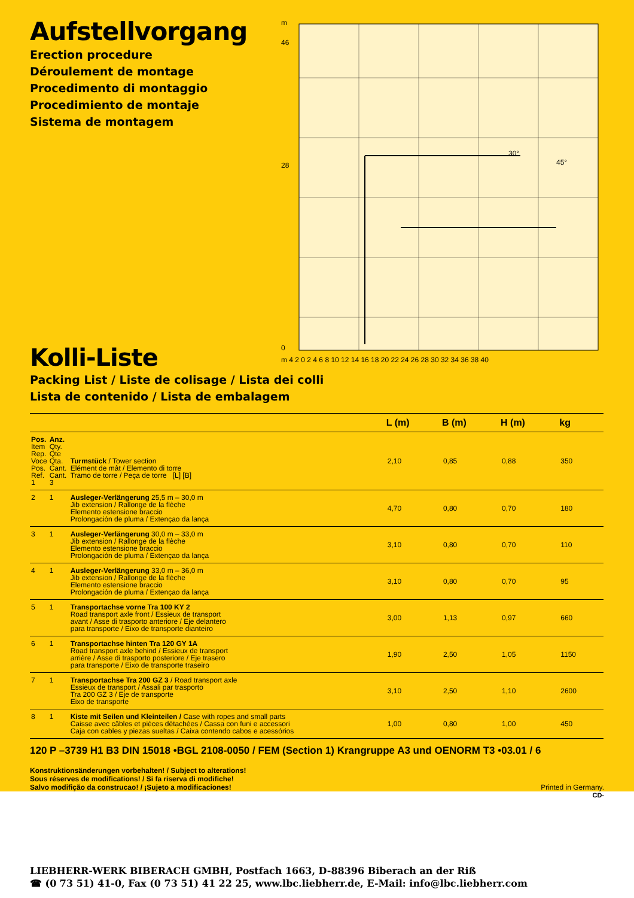Aufstellvorgang
Erection procedure
Déroulement de montage
Procedimento di montaggio
Procedimiento de montaje
Sistema de montagem
m
46
28
0
m 4 2 0 2 4 6 8 10 12 14 16 18 20 22 24 26 28 30 32 34 36 38 40
30°
45°
Kolli-Liste
Packing List / Liste de colisage / Lista dei colli
Lista de contenido / Lista de embalagem
| | | | L (m) | B (m) | H (m) | kg |
| --- | --- | --- | --- | --- | --- | --- |
| Pos. Item Rep. Voce Pos. Ref. 1 | Anz. Qty. Qte Qta. Cant. Cant. 3 | Turmstück / Tower section Elément de mât / Elemento di torre Tramo de torre / Peça de torre [L] [B] | 2,10 | 0,85 | 0,88 | 350 |
| 2 | 1 | Ausleger-Verlängerung 25,5 m – 30,0 m Jib extension / Rallonge de la flèche Elemento estensione braccio Prolongación de pluma / Extençao da lança | 4,70 | 0,80 | 0,70 | 180 |
| 3 | 1 | Ausleger-Verlängerung 30,0 m – 33,0 m Jib extension / Rallonge de la flèche Elemento estensione braccio Prolongación de pluma / Extençao da lança | 3,10 | 0,80 | 0,70 | 110 |
| 4 | 1 | Ausleger-Verlängerung 33,0 m – 36,0 m Jib extension / Rallonge de la flèche Elemento estensione braccio Prolongación de pluma / Extençao da lança | 3,10 | 0,80 | 0,70 | 95 |
| 5 | 1 | Transportachse vorne Tra 100 KY 2 Road transport axle front / Essieux de transport avant / Asse di trasporto anteriore / Eje delantero para transporte / Eixo de transporte dianteiro | 3,00 | 1,13 | 0,97 | 660 |
| 6 | 1 | Transportachse hinten Tra 120 GY 1A Road transport axle behind / Essieux de transport arrière / Asse di trasporto posteriore / Eje trasero para transporte / Eixo de transporte traseiro | 1,90 | 2,50 | 1,05 | 1150 |
| 7 | 1 | Transportachse Tra 200 GZ 3 / Road transport axle Essieux de transport / Assali par trasporto Tra 200 GZ 3 / Eje de transporte Eixo de transporte | 3,10 | 2,50 | 1,10 | 2600 |
| 8 | 1 | Kiste mit Seilen und Kleinteilen / Case with ropes and small parts Caisse avec câbles et pièces détachées / Cassa con funi e accessori Caja con cables y piezas sueltas / Caixa contendo cabos e acessórios | 1,00 | 0,80 | 1,00 | 450 |
120 P –3739 H1 B3 DIN 15018 •BGL 2108-0050 / FEM (Section 1) Krangruppe A3 und OENORM T3 •03.01 / 6
Konstruktionsänderungen vorbehalten! / Subject to alterations!
Sous réserves de modifications! / Si fa riserva di modifiche!
Salvo modifição da construcao! / ¡Sujeto a modificaciones! Printed in Germany.
CD-
LIEBHERR-WERK BIBERACH GMBH, Postfach 1663, D-88396 Biberach an der Riß
☎ (0 73 51) 41-0, Fax (0 73 51) 41 22 25, www.lbc.liebherr.de, E-Mail: info@lbc.liebherr.com